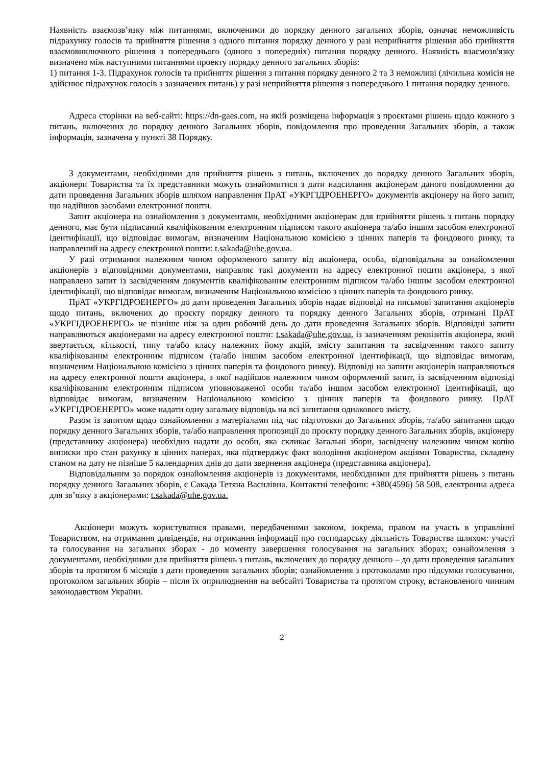Наявність взаємозв’язку між питаннями, включеними до порядку денного загальних зборів, означає неможливість підрахунку голосів та прийняття рішення з одного питання порядку денного у разі неприйняття рішення або прийняття взаємовиключного рішення з попереднього (одного з попередніх) питання порядку денного. Наявність взаємозв'язку визначено між наступними питаннями проекту порядку денного загальних зборів:
1) питання 1-3. Підрахунок голосів та прийняття рішення з питання порядку денного 2 та 3 неможливі (лічильна комісія не здійснює підрахунок голосів з зазначених питань) у разі неприйняття рішення з попереднього 1 питання порядку денного.
Адреса сторінки на веб-сайті: https://dn-gaes.com, на якій розміщена інформація з проєктами рішень щодо кожного з питань, включених до порядку денного Загальних зборів, повідомлення про проведення Загальних зборів, а також інформація, зазначена у пункті 38 Порядку.
З документами, необхідними для прийняття рішень з питань, включених до порядку денного Загальних зборів, акціонери Товариства та їх представники можуть ознайомитися з дати надсилання акціонерам даного повідомлення до дати проведення Загальних зборів шляхом направлення ПрАТ «УКРГІДРОЕНЕРГО» документів акціонеру на його запит, що надійшов засобами електронної пошти.
Запит акціонера на ознайомлення з документами, необхідними акціонерам для прийняття рішень з питань порядку денного, має бути підписаний кваліфікованим електронним підписом такого акціонера та/або іншим засобом електронної ідентифікації, що відповідає вимогам, визначеним Національною комісією з цінних паперів та фондового ринку, та направлений на адресу електронної пошти: t.sakada@uhe.gov.ua.
У разі отримання належним чином оформленого запиту від акціонера, особа, відповідальна за ознайомлення акціонерів з відповідними документами, направляє такі документи на адресу електронної пошти акціонера, з якої направлено запит із засвідченням документів кваліфікованим електронним підписом та/або іншим засобом електронної ідентифікації, що відповідає вимогам, визначеним Національною комісією з цінних паперів та фондового ринку.
ПрАТ «УКРГІДРОЕНЕРГО» до дати проведення Загальних зборів надає відповіді на письмові запитання акціонерів щодо питань, включених до проєкту порядку денного та порядку денного Загальних зборів, отримані ПрАТ «УКРГІДРОЕНЕРГО» не пізніше ніж за один робочий день до дати проведення Загальних зборів. Відповідні запити направляються акціонерами на адресу електронної пошти: t.sakada@uhe.gov.ua, із зазначенням реквізитів акціонера, який звертається, кількості, типу та/або класу належних йому акцій, змісту запитання та засвідченням такого запиту кваліфікованим електронним підписом (та/або іншим засобом електронної ідентифікації, що відповідає вимогам, визначеним Національною комісією з цінних паперів та фондового ринку). Відповіді на запити акціонерів направляються на адресу електронної пошти акціонера, з якої надійшов належним чином оформлений запит, із засвідченням відповіді кваліфікованим електронним підписом уповноваженої особи та/або іншим засобом електронної ідентифікації, що відповідає вимогам, визначеним Національною комісією з цінних паперів та фондового ринку. ПрАТ «УКРГІДРОЕНЕРГО» може надати одну загальну відповідь на всі запитання однакового змісту.
Разом із запитом щодо ознайомлення з матеріалами під час підготовки до Загальних зборів, та/або запитання щодо порядку денного Загальних зборів, та/або направлення пропозиції до проєкту порядку денного Загальних зборів, акціонеру (представнику акціонера) необхідно надати до особи, яка скликає Загальні збори, засвідчену належним чином копію виписки про стан рахунку в цінних паперах, яка підтверджує факт володіння акціонером акціями Товариства, складену станом на дату не пізніше 5 календарних днів до дати звернення акціонера (представника акціонера).
Відповідальним за порядок ознайомлення акціонерів із документами, необхідними для прийняття рішень з питань порядку денного Загальних зборів, є Сакада Тетяна Василівна. Контактні телефони: +380(4596) 58 508, електронна адреса для зв’язку з акціонерами: t.sakada@uhe.gov.ua.
Акціонери можуть користуватися правами, передбаченими законом, зокрема, правом на участь в управлінні Товариством, на отримання дивідендів, на отримання інформації про господарську діяльність Товариства шляхом: участі та голосування на загальних зборах - до моменту завершення голосування на загальних зборах; ознайомлення з документами, необхідними для прийняття рішень з питань, включених до порядку денного – до дати проведення загальних зборів та протягом 6 місяців з дати проведення загальних зборів; ознайомлення з протоколами про підсумки голосування, протоколом загальних зборів – після їх оприлюднення на вебсайті Товариства та протягом строку, встановленого чинним законодавством України.
2